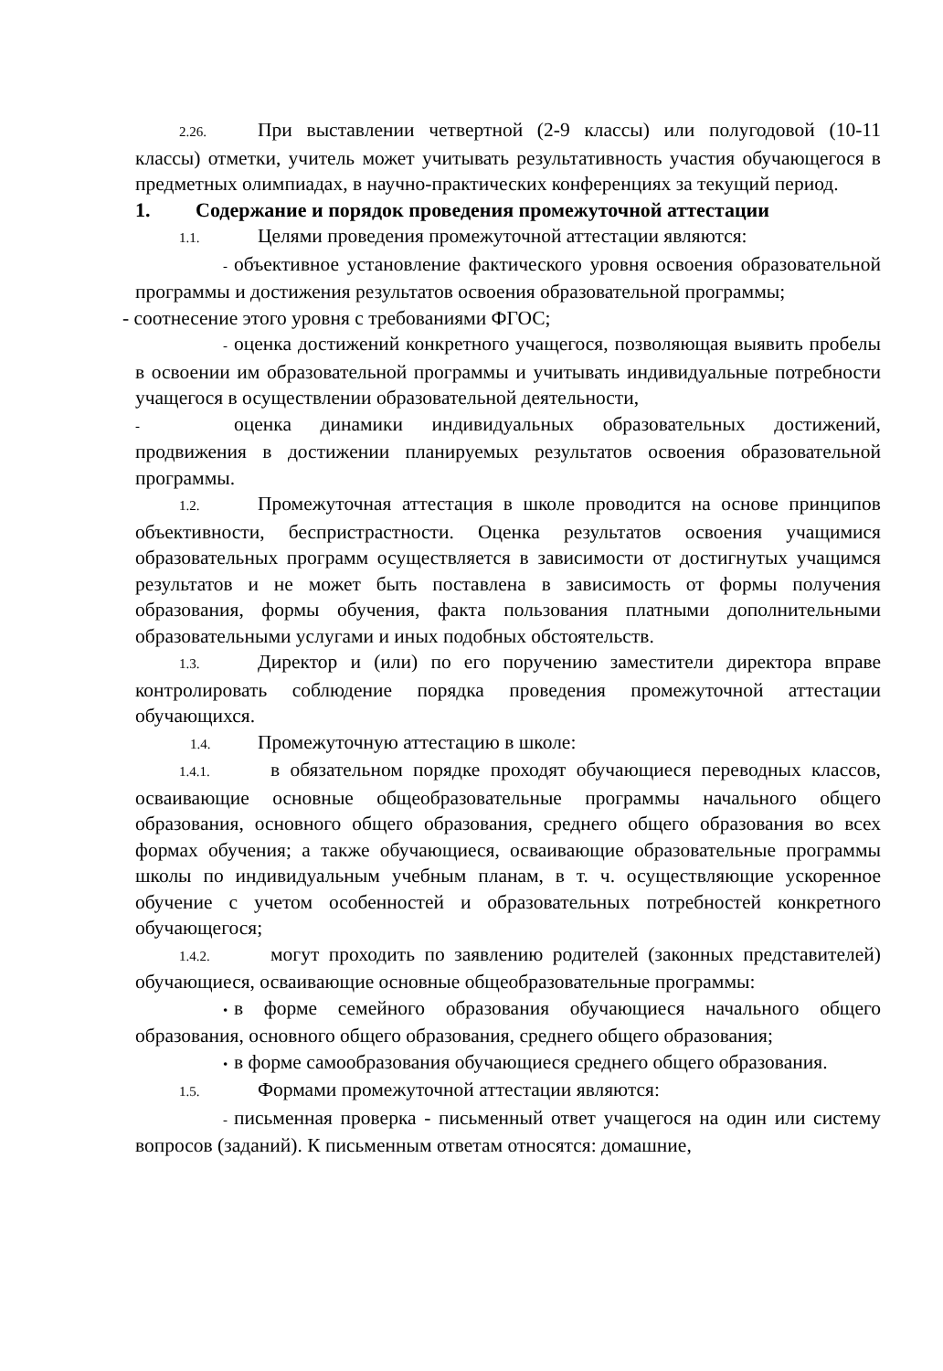2.26. При выставлении четвертной (2-9 классы) или полугодовой (10-11 классы) отметки, учитель может учитывать результативность участия обучающегося в предметных олимпиадах, в научно-практических конференциях за текущий период.
1. Содержание и порядок проведения промежуточной аттестации
1.1. Целями проведения промежуточной аттестации являются:
- объективное установление фактического уровня освоения образовательной программы и достижения результатов освоения образовательной программы;
- соотнесение этого уровня с требованиями ФГОС;
- оценка достижений конкретного учащегося, позволяющая выявить пробелы в освоении им образовательной программы и учитывать индивидуальные потребности учащегося в осуществлении образовательной деятельности,
- оценка динамики индивидуальных образовательных достижений, продвижения в достижении планируемых результатов освоения образовательной программы.
1.2. Промежуточная аттестация в школе проводится на основе принципов объективности, беспристрастности. Оценка результатов освоения учащимися образовательных программ осуществляется в зависимости от достигнутых учащимся результатов и не может быть поставлена в зависимость от формы получения образования, формы обучения, факта пользования платными дополнительными образовательными услугами и иных подобных обстоятельств.
1.3. Директор и (или) по его поручению заместители директора вправе контролировать соблюдение порядка проведения промежуточной аттестации обучающихся.
1.4. Промежуточную аттестацию в школе:
1.4.1. в обязательном порядке проходят обучающиеся переводных классов, осваивающие основные общеобразовательные программы начального общего образования, основного общего образования, среднего общего образования во всех формах обучения; а также обучающиеся, осваивающие образовательные программы школы по индивидуальным учебным планам, в т. ч. осуществляющие ускоренное обучение с учетом особенностей и образовательных потребностей конкретного обучающегося;
1.4.2. могут проходить по заявлению родителей (законных представителей) обучающиеся, осваивающие основные общеобразовательные программы:
• в форме семейного образования обучающиеся начального общего образования, основного общего образования, среднего общего образования;
• в форме самообразования обучающиеся среднего общего образования.
1.5. Формами промежуточной аттестации являются:
- письменная проверка - письменный ответ учащегося на один или систему вопросов (заданий). К письменным ответам относятся: домашние,